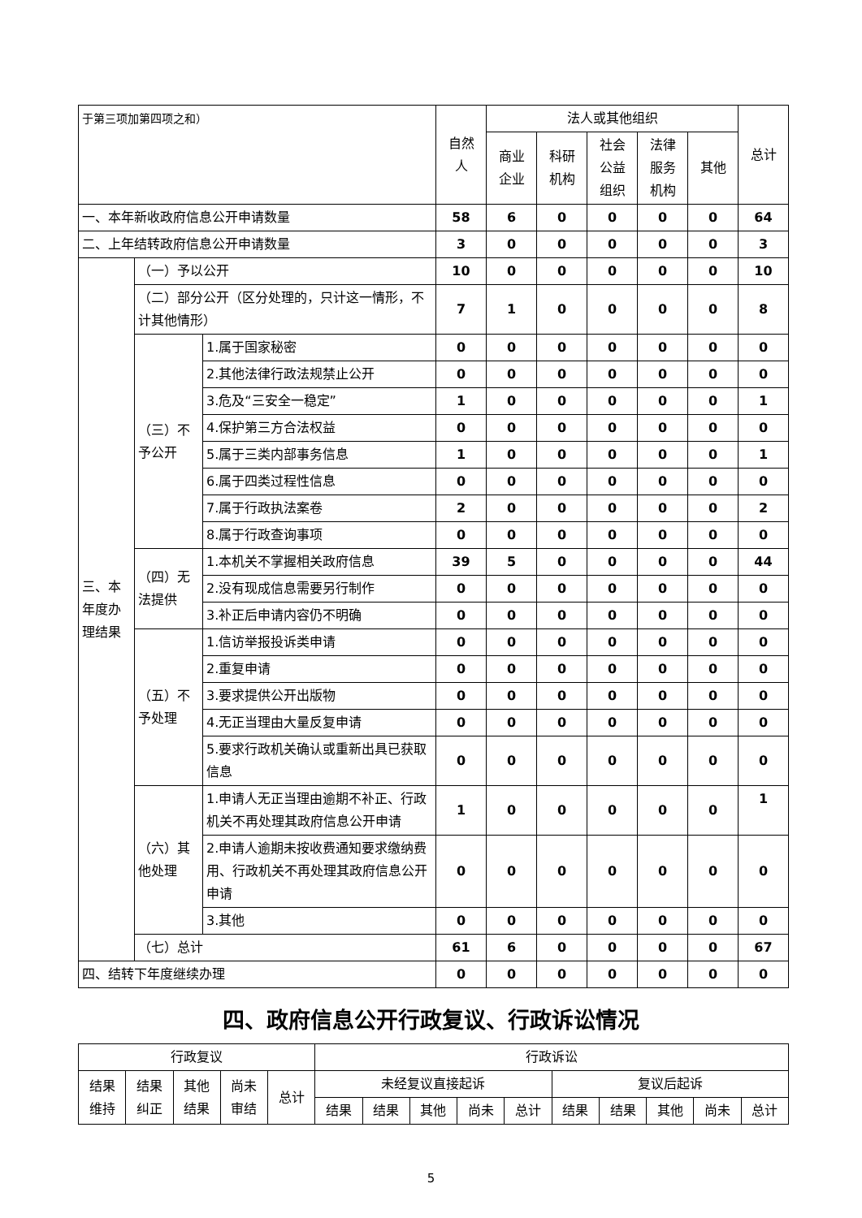| 于第三项加第四项之和） | | | 自然 人 | 法人或其他组织 | | | | | 总计 |
| | | | | 商业 企业 | 科研 机构 | 社会 公益 组织 | 法律 服务 机构 | 其他 | |
| 一、本年新收政府信息公开申请数量 | | | 58 | 6 | 0 | 0 | 0 | 0 | 64 |
| 二、上年结转政府信息公开申请数量 | | | 3 | 0 | 0 | 0 | 0 | 0 | 3 |
| 三、本年度办理结果 | （一）予以公开 | | 10 | 0 | 0 | 0 | 0 | 0 | 10 |
| | （二）部分公开（区分处理的，只计这一情形，不计其他情形） | | 7 | 1 | 0 | 0 | 0 | 0 | 8 |
| | （三）不予公开 | 1.属于国家秘密 | 0 | 0 | 0 | 0 | 0 | 0 | 0 |
| | | 2.其他法律行政法规禁止公开 | 0 | 0 | 0 | 0 | 0 | 0 | 0 |
| | | 3.危及“三安全一稳定” | 1 | 0 | 0 | 0 | 0 | 0 | 1 |
| | | 4.保护第三方合法权益 | 0 | 0 | 0 | 0 | 0 | 0 | 0 |
| | | 5.属于三类内部事务信息 | 1 | 0 | 0 | 0 | 0 | 0 | 1 |
| | | 6.属于四类过程性信息 | 0 | 0 | 0 | 0 | 0 | 0 | 0 |
| | | 7.属于行政执法案卷 | 2 | 0 | 0 | 0 | 0 | 0 | 2 |
| | | 8.属于行政查询事项 | 0 | 0 | 0 | 0 | 0 | 0 | 0 |
| | （四）无法提供 | 1.本机关不掌握相关政府信息 | 39 | 5 | 0 | 0 | 0 | 0 | 44 |
| | | 2.没有现成信息需要另行制作 | 0 | 0 | 0 | 0 | 0 | 0 | 0 |
| | | 3.补正后申请内容仍不明确 | 0 | 0 | 0 | 0 | 0 | 0 | 0 |
| | （五）不予处理 | 1.信访举报投诉类申请 | 0 | 0 | 0 | 0 | 0 | 0 | 0 |
| | | 2.重复申请 | 0 | 0 | 0 | 0 | 0 | 0 | 0 |
| | | 3.要求提供公开出版物 | 0 | 0 | 0 | 0 | 0 | 0 | 0 |
| | | 4.无正当理由大量反复申请 | 0 | 0 | 0 | 0 | 0 | 0 | 0 |
| | | 5.要求行政机关确认或重新出具已获取信息 | 0 | 0 | 0 | 0 | 0 | 0 | 0 |
| | （六）其他处理 | 1.申请人无正当理由逾期不补正、行政机关不再处理其政府信息公开申请 | 1 | 0 | 0 | 0 | 0 | 0 | 1 |
| | | 2.申请人逾期未按收费通知要求缴纳费用、行政机关不再处理其政府信息公开申请 | 0 | 0 | 0 | 0 | 0 | 0 | 0 |
| | | 3.其他 | 0 | 0 | 0 | 0 | 0 | 0 | 0 |
| | （七）总计 | | 61 | 6 | 0 | 0 | 0 | 0 | 67 |
| 四、结转下年度继续办理 | | | 0 | 0 | 0 | 0 | 0 | 0 | 0 |
四、政府信息公开行政复议、行政诉讼情况
| 行政复议 | | | | | 行政诉讼 | | | | | | | | | |
| --- | --- | --- | --- | --- | --- | --- | --- | --- | --- | --- | --- | --- | --- | --- |
| 结果 维持 | 结果 纠正 | 其他 结果 | 尚未 审结 | 总计 | 未经复议直接起诉 | | | | | 复议后起诉 | | | | |
| | | | | | 结果 | 结果 | 其他 | 尚未 | 总计 | 结果 | 结果 | 其他 | 尚未 | 总计 |
5